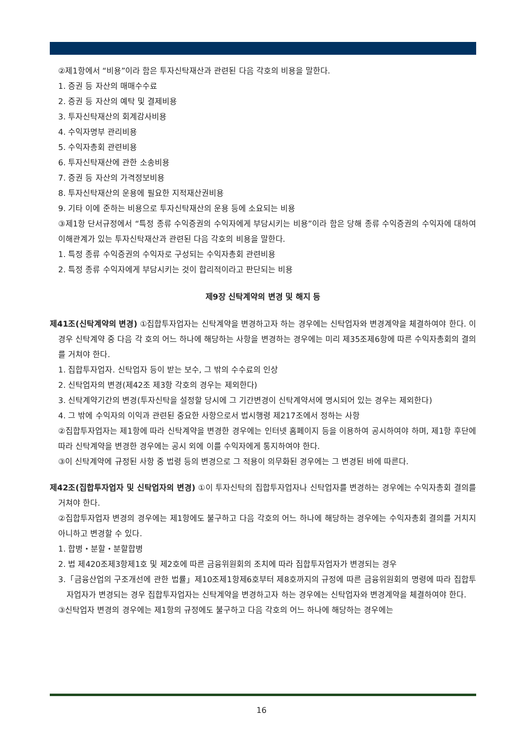②제1항에서 “비용”이라 함은 투자신탁재산과 관련된 다음 각호의 비용을 말한다.
1. 증권 등 자산의 매매수수료
2. 증권 등 자산의 예탁 및 결제비용
3. 투자신탁재산의 회계감사비용
4. 수익자명부 관리비용
5. 수익자총회 관련비용
6. 투자신탁재산에 관한 소송비용
7. 증권 등 자산의 가격정보비용
8. 투자신탁재산의 운용에 필요한 지적재산권비용
9. 기타 이에 준하는 비용으로 투자신탁재산의 운용 등에 소요되는 비용
③제1항 단서규정에서 “특정 종류 수익증권의 수익자에게 부담시키는 비용”이라 함은 당해 종류 수익증권의 수익자에 대하여 이해관계가 있는 투자신탁재산과 관련된 다음 각호의 비용을 말한다.
1. 특정 종류 수익증권의 수익자로 구성되는 수익자총회 관련비용
2. 특정 종류 수익자에게 부담시키는 것이 합리적이라고 판단되는 비용
제9장 신탁계약의 변경 및 해지 등
제41조(신탁계약의 변경) ①집합투자업자는 신탁계약을 변경하고자 하는 경우에는 신탁업자와 변경계약을 체결하여야 한다. 이 경우 신탁계약 중 다음 각 호의 어느 하나에 해당하는 사항을 변경하는 경우에는 미리 제35조제6항에 따른 수익자총회의 결의를 거쳐야 한다.
1. 집합투자업자. 신탁업자 등이 받는 보수, 그 밖의 수수료의 인상
2. 신탁업자의 변경(제42조 제3항 각호의 경우는 제외한다)
3. 신탁계약기간의 변경(투자신탁을 설정할 당시에 그 기간변경이 신탁계약서에 명시되어 있는 경우는 제외한다)
4. 그 밖에 수익자의 이익과 관련된 중요한 사항으로서 법시행령 제217조에서 정하는 사항
②집합투자업자는 제1항에 따라 신탁계약을 변경한 경우에는 인터넷 홈페이지 등을 이용하여 공시하여야 하며, 제1항 후단에 따라 신탁계약을 변경한 경우에는 공시 외에 이를 수익자에게 통지하여야 한다.
③이 신탁계약에 규정된 사항 중 법령 등의 변경으로 그 적용이 의무화된 경우에는 그 변경된 바에 따른다.
제42조(집합투자업자 및 신탁업자의 변경) ①이 투자신탁의 집합투자업자나 신탁업자를 변경하는 경우에는 수익자총회 결의를 거쳐야 한다.
②집합투자업자 변경의 경우에는 제1항에도 불구하고 다음 각호의 어느 하나에 해당하는 경우에는 수익자총회 결의를 거치지 아니하고 변경할 수 있다.
1. 합병・분할・분할합병
2. 법 제420조제3항제1호 및 제2호에 따른 금융위원회의 조치에 따라 집합투자업자가 변경되는 경우
3.「금융산업의 구조개선에 관한 법률」제10조제1항제6호부터 제8호까지의 규정에 따른 금융위원회의 명령에 따라 집합투자업자가 변경되는 경우 집합투자업자는 신탁계약을 변경하고자 하는 경우에는 신탁업자와 변경계약을 체결하여야 한다.
③신탁업자 변경의 경우에는 제1항의 규정에도 불구하고 다음 각호의 어느 하나에 해당하는 경우에는
16